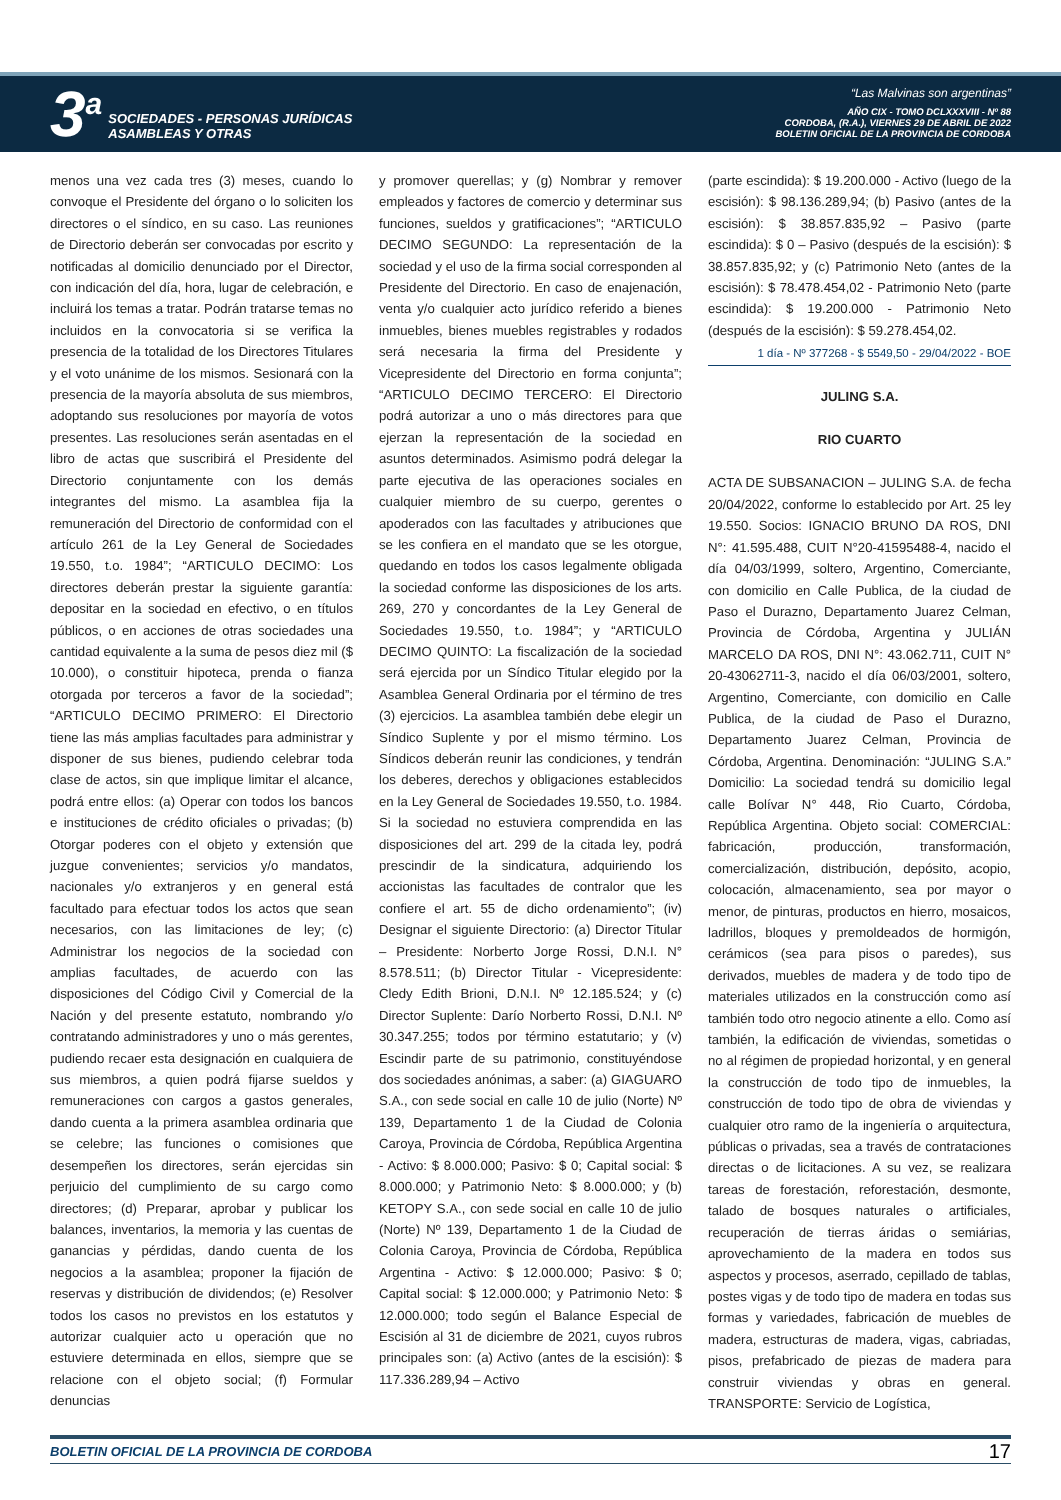3<sup>a</sup>
SOCIEDADES - PERSONAS JURÍDICAS
ASAMBLEAS Y OTRAS
“Las Malvinas son argentinas”
AÑO CIX - TOMO DCLXXXVIII - Nº 88
CORDOBA, (R.A.), VIERNES 29 DE ABRIL DE 2022
BOLETIN OFICIAL DE LA PROVINCIA DE CORDOBA
menos una vez cada tres (3) meses, cuando lo convoque el Presidente del órgano o lo soliciten los directores o el síndico, en su caso. Las reuniones de Directorio deberán ser convocadas por escrito y notificadas al domicilio denunciado por el Director, con indicación del día, hora, lugar de celebración, e incluirá los temas a tratar. Podrán tratarse temas no incluidos en la convocatoria si se verifica la presencia de la totalidad de los Directores Titulares y el voto unánime de los mismos. Sesionará con la presencia de la mayoría absoluta de sus miembros, adoptando sus resoluciones por mayoría de votos presentes. Las resoluciones serán asentadas en el libro de actas que suscribirá el Presidente del Directorio conjuntamente con los demás integrantes del mismo. La asamblea fija la remuneración del Directorio de conformidad con el artículo 261 de la Ley General de Sociedades 19.550, t.o. 1984”; “ARTICULO DECIMO: Los directores deberán prestar la siguiente garantía: depositar en la sociedad en efectivo, o en títulos públicos, o en acciones de otras sociedades una cantidad equivalente a la suma de pesos diez mil ($ 10.000), o constituir hipoteca, prenda o fianza otorgada por terceros a favor de la sociedad”; “ARTICULO DECIMO PRIMERO: El Directorio tiene las más amplias facultades para administrar y disponer de sus bienes, pudiendo celebrar toda clase de actos, sin que implique limitar el alcance, podrá entre ellos: (a) Operar con todos los bancos e instituciones de crédito oficiales o privadas; (b) Otorgar poderes con el objeto y extensión que juzgue convenientes; servicios y/o mandatos, nacionales y/o extranjeros y en general está facultado para efectuar todos los actos que sean necesarios, con las limitaciones de ley; (c) Administrar los negocios de la sociedad con amplias facultades, de acuerdo con las disposiciones del Código Civil y Comercial de la Nación y del presente estatuto, nombrando y/o contratando administradores y uno o más gerentes, pudiendo recaer esta designación en cualquiera de sus miembros, a quien podrá fijarse sueldos y remuneraciones con cargos a gastos generales, dando cuenta a la primera asamblea ordinaria que se celebre; las funciones o comisiones que desempeñen los directores, serán ejercidas sin perjuicio del cumplimiento de su cargo como directores; (d) Preparar, aprobar y publicar los balances, inventarios, la memoria y las cuentas de ganancias y pérdidas, dando cuenta de los negocios a la asamblea; proponer la fijación de reservas y distribución de dividendos; (e) Resolver todos los casos no previstos en los estatutos y autorizar cualquier acto u operación que no estuviere determinada en ellos, siempre que se relacione con el objeto social; (f) Formular denuncias
y promover querellas; y (g) Nombrar y remover empleados y factores de comercio y determinar sus funciones, sueldos y gratificaciones”; “ARTICULO DECIMO SEGUNDO: La representación de la sociedad y el uso de la firma social corresponden al Presidente del Directorio. En caso de enajenación, venta y/o cualquier acto jurídico referido a bienes inmuebles, bienes muebles registrables y rodados será necesaria la firma del Presidente y Vicepresidente del Directorio en forma conjunta”; “ARTICULO DECIMO TERCERO: El Directorio podrá autorizar a uno o más directores para que ejerzan la representación de la sociedad en asuntos determinados. Asimismo podrá delegar la parte ejecutiva de las operaciones sociales en cualquier miembro de su cuerpo, gerentes o apoderados con las facultades y atribuciones que se les confiera en el mandato que se les otorgue, quedando en todos los casos legalmente obligada la sociedad conforme las disposiciones de los arts. 269, 270 y concordantes de la Ley General de Sociedades 19.550, t.o. 1984”; y “ARTICULO DECIMO QUINTO: La fiscalización de la sociedad será ejercida por un Síndico Titular elegido por la Asamblea General Ordinaria por el término de tres (3) ejercicios. La asamblea también debe elegir un Síndico Suplente y por el mismo término. Los Síndicos deberán reunir las condiciones, y tendrán los deberes, derechos y obligaciones establecidos en la Ley General de Sociedades 19.550, t.o. 1984. Si la sociedad no estuviera comprendida en las disposiciones del art. 299 de la citada ley, podrá prescindir de la sindicatura, adquiriendo los accionistas las facultades de contralor que les confiere el art. 55 de dicho ordenamiento”; (iv) Designar el siguiente Directorio: (a) Director Titular – Presidente: Norberto Jorge Rossi, D.N.I. N° 8.578.511; (b) Director Titular - Vicepresidente: Cledy Edith Brioni, D.N.I. Nº 12.185.524; y (c) Director Suplente: Darío Norberto Rossi, D.N.I. Nº 30.347.255; todos por término estatutario; y (v) Escindir parte de su patrimonio, constituyéndose dos sociedades anónimas, a saber: (a) GIAGUARO S.A., con sede social en calle 10 de julio (Norte) Nº 139, Departamento 1 de la Ciudad de Colonia Caroya, Provincia de Córdoba, República Argentina - Activo: $ 8.000.000; Pasivo: $ 0; Capital social: $ 8.000.000; y Patrimonio Neto: $ 8.000.000; y (b) KETOPY S.A., con sede social en calle 10 de julio (Norte) Nº 139, Departamento 1 de la Ciudad de Colonia Caroya, Provincia de Córdoba, República Argentina - Activo: $ 12.000.000; Pasivo: $ 0; Capital social: $ 12.000.000; y Patrimonio Neto: $ 12.000.000; todo según el Balance Especial de Escisión al 31 de diciembre de 2021, cuyos rubros principales son: (a) Activo (antes de la escisión): $ 117.336.289,94 – Activo
(parte escindida): $ 19.200.000 - Activo (luego de la escisión): $ 98.136.289,94; (b) Pasivo (antes de la escisión): $ 38.857.835,92 – Pasivo (parte escindida): $ 0 – Pasivo (después de la escisión): $ 38.857.835,92; y (c) Patrimonio Neto (antes de la escisión): $ 78.478.454,02 - Patrimonio Neto (parte escindida): $ 19.200.000 - Patrimonio Neto (después de la escisión): $ 59.278.454,02.
1 día - Nº 377268 - $ 5549,50 - 29/04/2022 - BOE
JULING S.A.
RIO CUARTO
ACTA DE SUBSANACION – JULING S.A. de fecha 20/04/2022, conforme lo establecido por Art. 25 ley 19.550. Socios: IGNACIO BRUNO DA ROS, DNI N°: 41.595.488, CUIT N°20-41595488-4, nacido el día 04/03/1999, soltero, Argentino, Comerciante, con domicilio en Calle Publica, de la ciudad de Paso el Durazno, Departamento Juarez Celman, Provincia de Córdoba, Argentina y JULIÁN MARCELO DA ROS, DNI N°: 43.062.711, CUIT N° 20-43062711-3, nacido el día 06/03/2001, soltero, Argentino, Comerciante, con domicilio en Calle Publica, de la ciudad de Paso el Durazno, Departamento Juarez Celman, Provincia de Córdoba, Argentina. Denominación: “JULING S.A.” Domicilio: La sociedad tendrá su domicilio legal calle Bolívar N° 448, Rio Cuarto, Córdoba, República Argentina. Objeto social: COMERCIAL: fabricación, producción, transformación, comercialización, distribución, depósito, acopio, colocación, almacenamiento, sea por mayor o menor, de pinturas, productos en hierro, mosaicos, ladrillos, bloques y premoldeados de hormigón, cerámicos (sea para pisos o paredes), sus derivados, muebles de madera y de todo tipo de materiales utilizados en la construcción como así también todo otro negocio atinente a ello. Como así también, la edificación de viviendas, sometidas o no al régimen de propiedad horizontal, y en general la construcción de todo tipo de inmuebles, la construcción de todo tipo de obra de viviendas y cualquier otro ramo de la ingeniería o arquitectura, públicas o privadas, sea a través de contrataciones directas o de licitaciones. A su vez, se realizara tareas de forestación, reforestación, desmonte, talado de bosques naturales o artificiales, recuperación de tierras áridas o semiárias, aprovechamiento de la madera en todos sus aspectos y procesos, aserrado, cepillado de tablas, postes vigas y de todo tipo de madera en todas sus formas y variedades, fabricación de muebles de madera, estructuras de madera, vigas, cabriadas, pisos, prefabricado de piezas de madera para construir viviendas y obras en general. TRANSPORTE: Servicio de Logística,
BOLETIN OFICIAL DE LA PROVINCIA DE CORDOBA 17